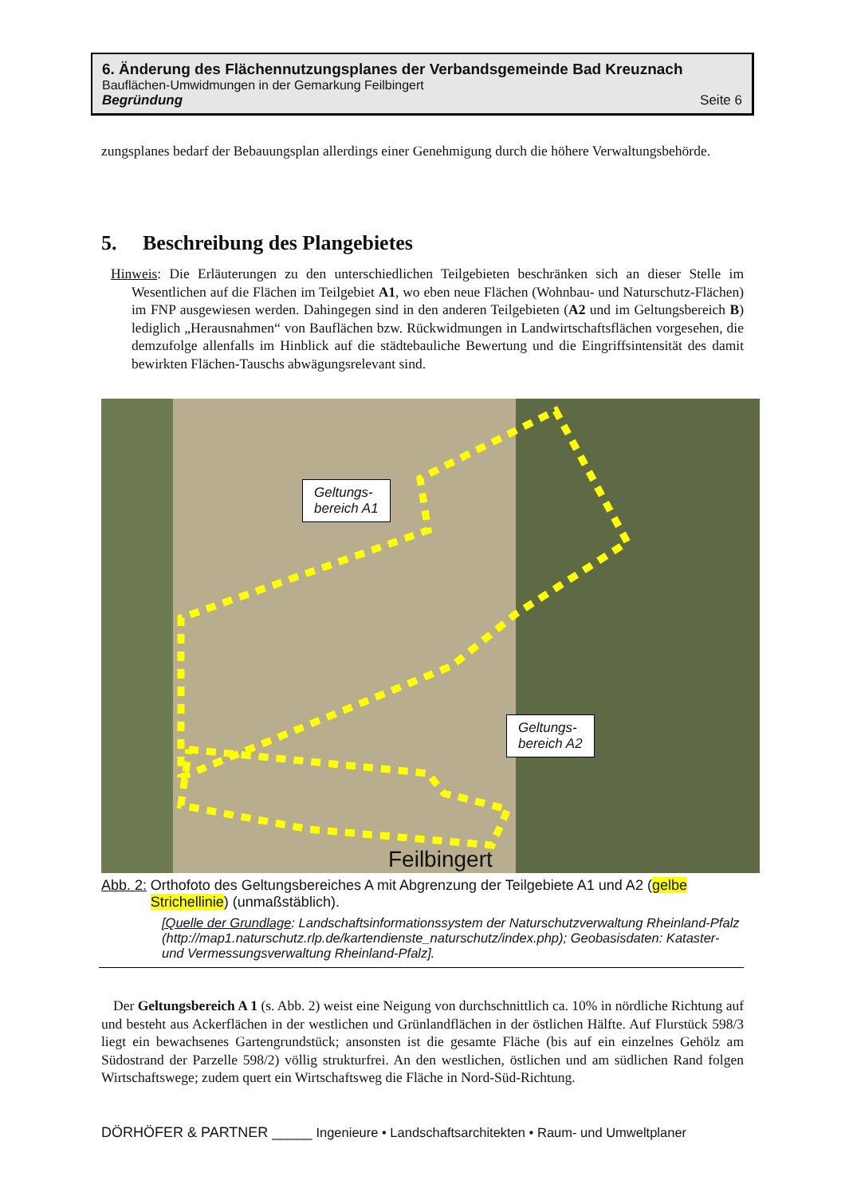6. Änderung des Flächennutzungsplanes der Verbandsgemeinde Bad Kreuznach
Bauflächen-Umwidmungen in der Gemarkung Feilbingert
Begründung Seite 6
zungsplanes bedarf der Bebauungsplan allerdings einer Genehmigung durch die höhere Verwaltungs­behörde.
5. Beschreibung des Plangebietes
Hinweis: Die Erläuterungen zu den unterschiedlichen Teilgebieten beschränken sich an dieser Stelle im Wesentlichen auf die Flächen im Teilgebiet A1, wo eben neue Flächen (Wohnbau- und Natur­schutz-Flächen) im FNP ausgewiesen werden. Dahingegen sind in den anderen Teilgebieten (A2 und im Geltungsbereich B) lediglich „Herausnahmen“ von Bauflächen bzw. Rückwidmungen in Landwirtschaftsflächen vorgesehen, die demzufolge allenfalls im Hinblick auf die städtebauliche Bewertung und die Eingriffsintensität des damit bewirkten Flächen-Tauschs abwägungsrelevant sind.
Geltungs-
bereich A1
Geltungs-
bereich A2
Feilbingert
Abb. 2: Orthofoto des Geltungsbereiches A mit Abgrenzung der Teilgebiete A1 und A2 (gelbe Strichellinie) (unmaßstäblich).
[Quelle der Grundlage: Landschaftsinformationssystem der Naturschutzverwaltung Rhein­land-Pfalz (http://map1.naturschutz.rlp.de/kartendienste_naturschutz/index.php); Geobasisdaten: Kataster- und Vermessungsverwaltung Rheinland-Pfalz].
Der Geltungsbereich A 1 (s. Abb. 2) weist eine Neigung von durchschnittlich ca. 10% in nördliche Richtung auf und besteht aus Ackerflächen in der westlichen und Grünlandflächen in der östlichen Hälfte. Auf Flurstück 598/3 liegt ein bewachsenes Gartengrundstück; ansonsten ist die gesamte Fläche (bis auf ein einzelnes Gehölz am Südostrand der Parzelle 598/2) völlig strukturfrei. An den westlichen, östlichen und am südlichen Rand folgen Wirtschaftswege; zudem quert ein Wirtschaftsweg die Fläche in Nord-Süd-Richtung.
DÖRHÖFER & PARTNER _____ Ingenieure • Landschaftsarchitekten • Raum- und Umweltplaner